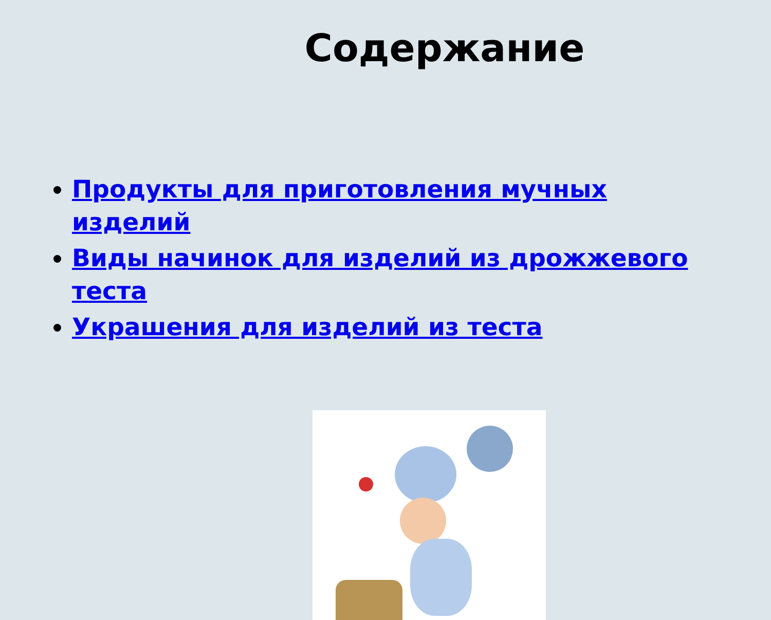Содержание
Продукты для приготовления мучных изделий
Виды начинок для изделий из дрожжевого теста
Украшения для изделий из теста